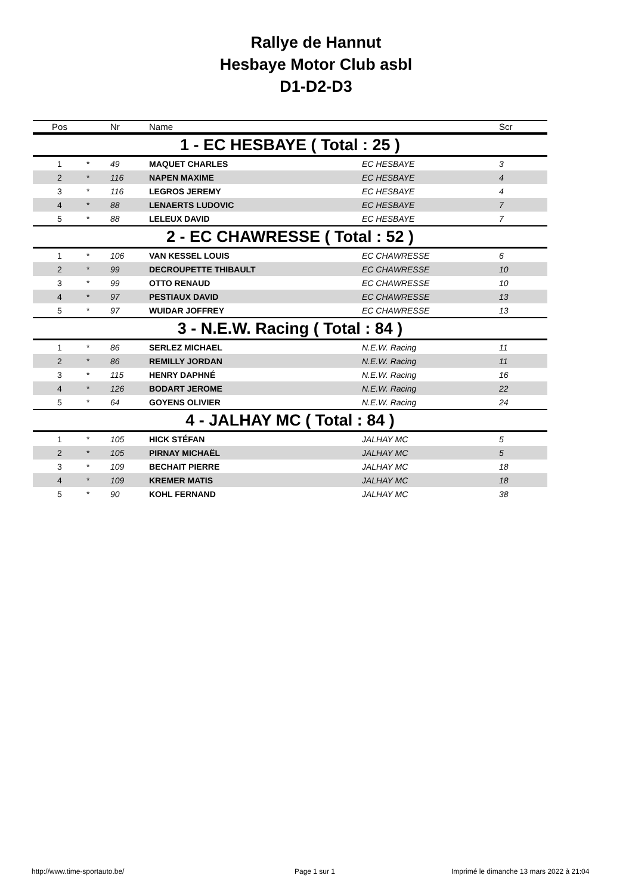Rallye de Hannut
Hesbaye Motor Club asbl
D1-D2-D3
| Pos | | Nr | Name | | Scr |
| --- | --- | --- | --- | --- | --- |
| 1 - EC HESBAYE ( Total : 25 ) | | | | | |
| 1 | * | 49 | MAQUET CHARLES | EC HESBAYE | 3 |
| 2 | * | 116 | NAPEN MAXIME | EC HESBAYE | 4 |
| 3 | * | 116 | LEGROS JEREMY | EC HESBAYE | 4 |
| 4 | * | 88 | LENAERTS LUDOVIC | EC HESBAYE | 7 |
| 5 | * | 88 | LELEUX DAVID | EC HESBAYE | 7 |
| 2 - EC CHAWRESSE ( Total : 52 ) | | | | | |
| 1 | * | 106 | VAN KESSEL LOUIS | EC CHAWRESSE | 6 |
| 2 | * | 99 | DECROUPETTE THIBAULT | EC CHAWRESSE | 10 |
| 3 | * | 99 | OTTO RENAUD | EC CHAWRESSE | 10 |
| 4 | * | 97 | PESTIAUX DAVID | EC CHAWRESSE | 13 |
| 5 | * | 97 | WUIDAR JOFFREY | EC CHAWRESSE | 13 |
| 3 - N.E.W. Racing ( Total : 84 ) | | | | | |
| 1 | * | 86 | SERLEZ MICHAEL | N.E.W. Racing | 11 |
| 2 | * | 86 | REMILLY JORDAN | N.E.W. Racing | 11 |
| 3 | * | 115 | HENRY DAPHNÉ | N.E.W. Racing | 16 |
| 4 | * | 126 | BODART JEROME | N.E.W. Racing | 22 |
| 5 | * | 64 | GOYENS OLIVIER | N.E.W. Racing | 24 |
| 4 - JALHAY MC ( Total : 84 ) | | | | | |
| 1 | * | 105 | HICK STÉFAN | JALHAY MC | 5 |
| 2 | * | 105 | PIRNAY MICHAËL | JALHAY MC | 5 |
| 3 | * | 109 | BECHAIT PIERRE | JALHAY MC | 18 |
| 4 | * | 109 | KREMER MATIS | JALHAY MC | 18 |
| 5 | * | 90 | KOHL FERNAND | JALHAY MC | 38 |
http://www.time-sportauto.be/ Page 1 sur 1
Imprimé le dimanche 13 mars 2022 à 21:04